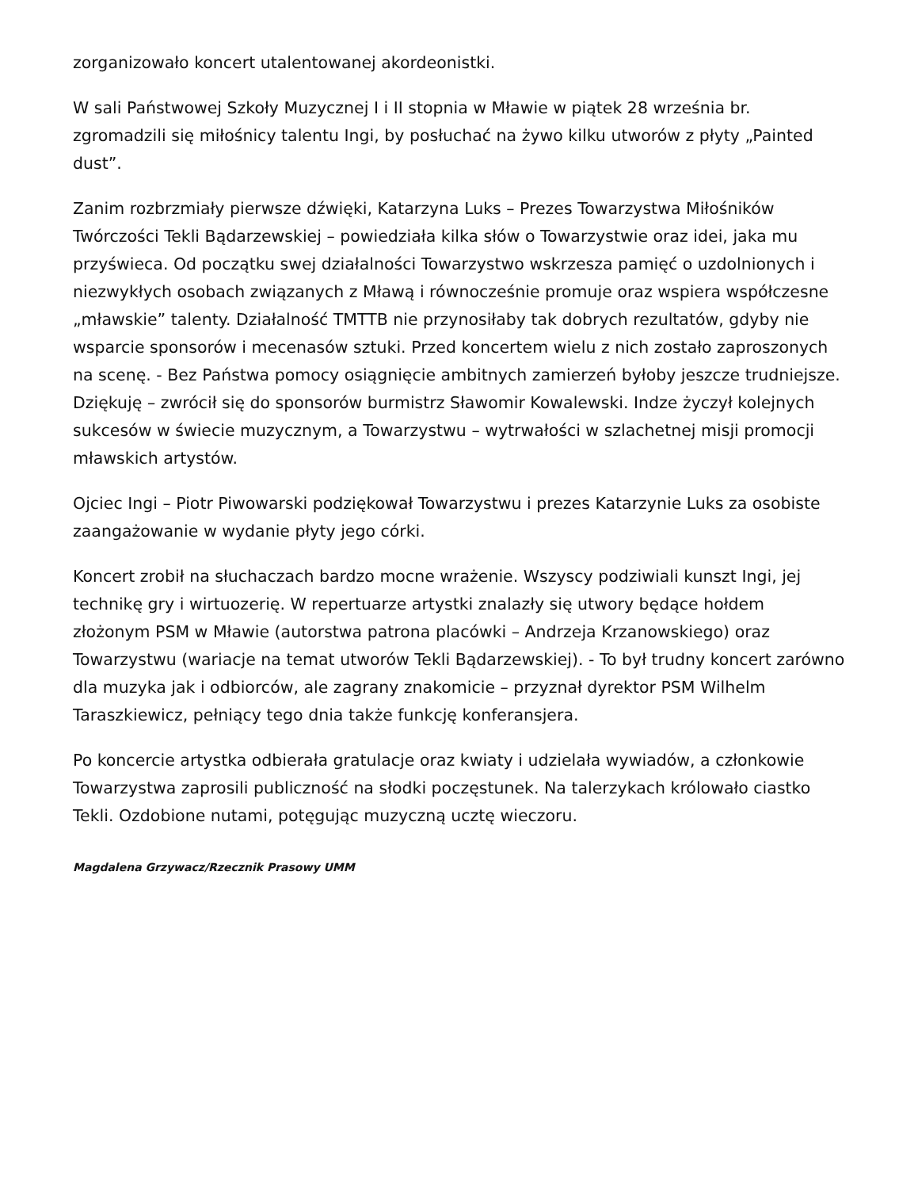zorganizowało koncert utalentowanej akordeonistki.
W sali Państwowej Szkoły Muzycznej I i II stopnia w Mławie w piątek 28 września br. zgromadzili się miłośnicy talentu Ingi, by posłuchać na żywo kilku utworów z płyty „Painted dust”.
Zanim rozbrzmiały pierwsze dźwięki, Katarzyna Luks – Prezes Towarzystwa Miłośników Twórczości Tekli Bądarzewskiej – powiedziała kilka słów o Towarzystwie oraz idei, jaka mu przyświeca. Od początku swej działalności Towarzystwo wskrzesza pamięć o uzdolnionych i niezwykłych osobach związanych z Mławą i równocześnie promuje oraz wspiera współczesne „mławskie” talenty. Działalność TMTTB nie przynosiłaby tak dobrych rezultatów, gdyby nie wsparcie sponsorów i mecenasów sztuki. Przed koncertem wielu z nich zostało zaproszonych na scenę. - Bez Państwa pomocy osiągnięcie ambitnych zamierzeń byłoby jeszcze trudniejsze. Dziękuję – zwrócił się do sponsorów burmistrz Sławomir Kowalewski. Indze życzył kolejnych sukcesów w świecie muzycznym, a Towarzystwu – wytrwałości w szlachetnej misji promocji mławskich artystów.
Ojciec Ingi – Piotr Piwowarski podziękował Towarzystwu i prezes Katarzynie Luks za osobiste zaangażowanie w wydanie płyty jego córki.
Koncert zrobił na słuchaczach bardzo mocne wrażenie. Wszyscy podziwiali kunszt Ingi, jej technikę gry i wirtuozerię. W repertuarze artystki znalazły się utwory będące hołdem złożonym PSM w Mławie (autorstwa patrona placówki – Andrzeja Krzanowskiego) oraz Towarzystwu (wariacje na temat utworów Tekli Bądarzewskiej). - To był trudny koncert zarówno dla muzyka jak i odbiorców, ale zagrany znakomicie – przyznał dyrektor PSM Wilhelm Taraszkiewicz, pełniący tego dnia także funkcję konferansjera.
Po koncercie artystka odbierała gratulacje oraz kwiaty i udzielała wywiadów, a członkowie Towarzystwa zaprosili publiczność na słodki poczęstunek. Na talerzykach królowało ciastko Tekli. Ozdobione nutami, potęgując muzyczną ucztę wieczoru.
Magdalena Grzywacz/Rzecznik Prasowy UMM